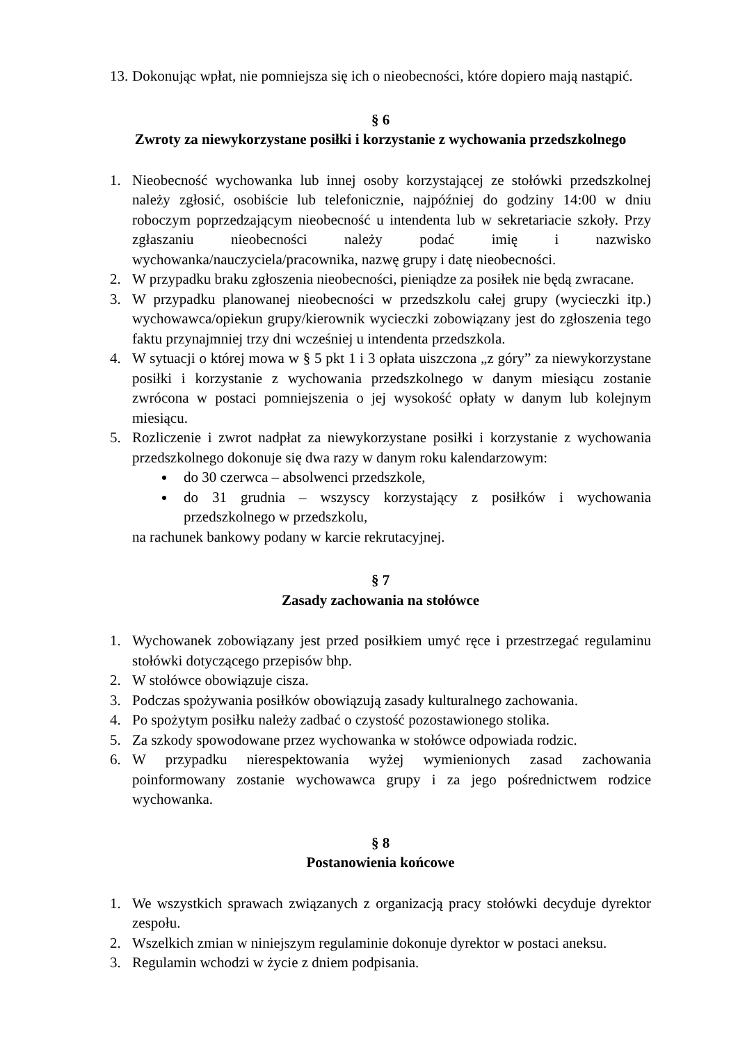13. Dokonując wpłat, nie pomniejsza się ich o nieobecności, które dopiero mają nastąpić.
§ 6
Zwroty za niewykorzystane posiłki i korzystanie z wychowania przedszkolnego
1. Nieobecność wychowanka lub innej osoby korzystającej ze stołówki przedszkolnej należy zgłosić, osobiście lub telefonicznie, najpóźniej do godziny 14:00 w dniu roboczym poprzedzającym nieobecność u intendenta lub w sekretariacie szkoły. Przy zgłaszaniu nieobecności należy podać imię i nazwisko wychowanka/nauczyciela/pracownika, nazwę grupy i datę nieobecności.
2. W przypadku braku zgłoszenia nieobecności, pieniądze za posiłek nie będą zwracane.
3. W przypadku planowanej nieobecności w przedszkolu całej grupy (wycieczki itp.) wychowawca/opiekun grupy/kierownik wycieczki zobowiązany jest do zgłoszenia tego faktu przynajmniej trzy dni wcześniej u intendenta przedszkola.
4. W sytuacji o której mowa w § 5 pkt 1 i 3 opłata uiszczona „z góry” za niewykorzystane posiłki i korzystanie z wychowania przedszkolnego w danym miesiącu zostanie zwrócona w postaci pomniejszenia o jej wysokość opłaty w danym lub kolejnym miesiącu.
5. Rozliczenie i zwrot nadpłat za niewykorzystane posiłki i korzystanie z wychowania przedszkolnego dokonuje się dwa razy w danym roku kalendarzowym:
do 30 czerwca – absolwenci przedszkole,
do 31 grudnia – wszyscy korzystający z posiłków i wychowania przedszkolnego w przedszkolu,
na rachunek bankowy podany w karcie rekrutacyjnej.
§ 7
Zasady zachowania na stołówce
1. Wychowanek zobowiązany jest przed posiłkiem umyć ręce i przestrzegać regulaminu stołówki dotyczącego przepisów bhp.
2. W stołówce obowiązuje cisza.
3. Podczas spożywania posiłków obowiązują zasady kulturalnego zachowania.
4. Po spożytym posiłku należy zadbać o czystość pozostawionego stolika.
5. Za szkody spowodowane przez wychowanka w stołówce odpowiada rodzic.
6. W przypadku nierespektowania wyżej wymienionych zasad zachowania poinformowany zostanie wychowawca grupy i za jego pośrednictwem rodzice wychowanka.
§ 8
Postanowienia końcowe
1. We wszystkich sprawach związanych z organizacją pracy stołówki decyduje dyrektor zespołu.
2. Wszelkich zmian w niniejszym regulaminie dokonuje dyrektor w postaci aneksu.
3. Regulamin wchodzi w życie z dniem podpisania.